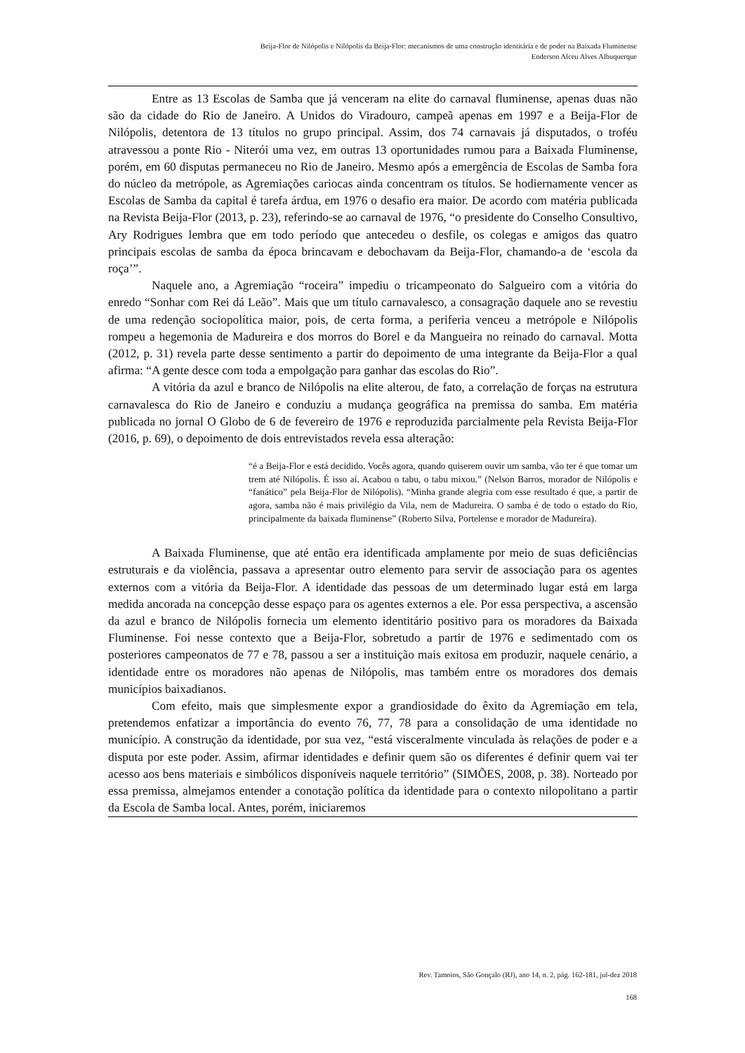Beija-Flor de Nilópolis e Nilópolis da Beija-Flor: mecanismos de uma construção identitária e de poder na Baixada Fluminense
Enderson Alceu Alves Albuquerque
Entre as 13 Escolas de Samba que já venceram na elite do carnaval fluminense, apenas duas não são da cidade do Rio de Janeiro. A Unidos do Viradouro, campeã apenas em 1997 e a Beija-Flor de Nilópolis, detentora de 13 títulos no grupo principal. Assim, dos 74 carnavais já disputados, o troféu atravessou a ponte Rio - Niterói uma vez, em outras 13 oportunidades rumou para a Baixada Fluminense, porém, em 60 disputas permaneceu no Rio de Janeiro. Mesmo após a emergência de Escolas de Samba fora do núcleo da metrópole, as Agremiações cariocas ainda concentram os títulos. Se hodiernamente vencer as Escolas de Samba da capital é tarefa árdua, em 1976 o desafio era maior. De acordo com matéria publicada na Revista Beija-Flor (2013, p. 23), referindo-se ao carnaval de 1976, “o presidente do Conselho Consultivo, Ary Rodrigues lembra que em todo período que antecedeu o desfile, os colegas e amigos das quatro principais escolas de samba da época brincavam e debochavam da Beija-Flor, chamando-a de ‘escola da roça’”.
Naquele ano, a Agremiação “roceira” impediu o tricampeonato do Salgueiro com a vitória do enredo “Sonhar com Rei dá Leão”. Mais que um título carnavalesco, a consagração daquele ano se revestiu de uma redenção sociopolítica maior, pois, de certa forma, a periferia venceu a metrópole e Nilópolis rompeu a hegemonia de Madureira e dos morros do Borel e da Mangueira no reinado do carnaval. Motta (2012, p. 31) revela parte desse sentimento a partir do depoimento de uma integrante da Beija-Flor a qual afirma: “A gente desce com toda a empolgação para ganhar das escolas do Rio”.
A vitória da azul e branco de Nilópolis na elite alterou, de fato, a correlação de forças na estrutura carnavalesca do Rio de Janeiro e conduziu a mudança geográfica na premissa do samba. Em matéria publicada no jornal O Globo de 6 de fevereiro de 1976 e reproduzida parcialmente pela Revista Beija-Flor (2016, p. 69), o depoimento de dois entrevistados revela essa alteração:
“é a Beija-Flor e está decidido. Vocês agora, quando quiserem ouvir um samba, vão ter é que tomar um trem até Nilópolis. É isso aí. Acabou o tabu, o tabu mixou.” (Nelson Barros, morador de Nilópolis e “fanático” pela Beija-Flor de Nilópolis). “Minha grande alegria com esse resultado é que, a partir de agora, samba não é mais privilégio da Vila, nem de Madureira. O samba é de todo o estado do Rio, principalmente da baixada fluminense” (Roberto Silva, Portelense e morador de Madureira).
A Baixada Fluminense, que até então era identificada amplamente por meio de suas deficiências estruturais e da violência, passava a apresentar outro elemento para servir de associação para os agentes externos com a vitória da Beija-Flor. A identidade das pessoas de um determinado lugar está em larga medida ancorada na concepção desse espaço para os agentes externos a ele. Por essa perspectiva, a ascensão da azul e branco de Nilópolis fornecia um elemento identitário positivo para os moradores da Baixada Fluminense. Foi nesse contexto que a Beija-Flor, sobretudo a partir de 1976 e sedimentado com os posteriores campeonatos de 77 e 78, passou a ser a instituição mais exitosa em produzir, naquele cenário, a identidade entre os moradores não apenas de Nilópolis, mas também entre os moradores dos demais municípios baixadianos.
Com efeito, mais que simplesmente expor a grandiosidade do êxito da Agremiação em tela, pretendemos enfatizar a importância do evento 76, 77, 78 para a consolidação de uma identidade no município. A construção da identidade, por sua vez, “está visceralmente vinculada às relações de poder e a disputa por este poder. Assim, afirmar identidades e definir quem são os diferentes é definir quem vai ter acesso aos bens materiais e simbólicos disponíveis naquele território” (SIMÕES, 2008, p. 38). Norteado por essa premissa, almejamos entender a conotação política da identidade para o contexto nilopolitano a partir da Escola de Samba local. Antes, porém, iniciaremos
Rev. Tamoios, São Gonçalo (RJ), ano 14, n. 2, pág. 162-181, jul-dez 2018
168